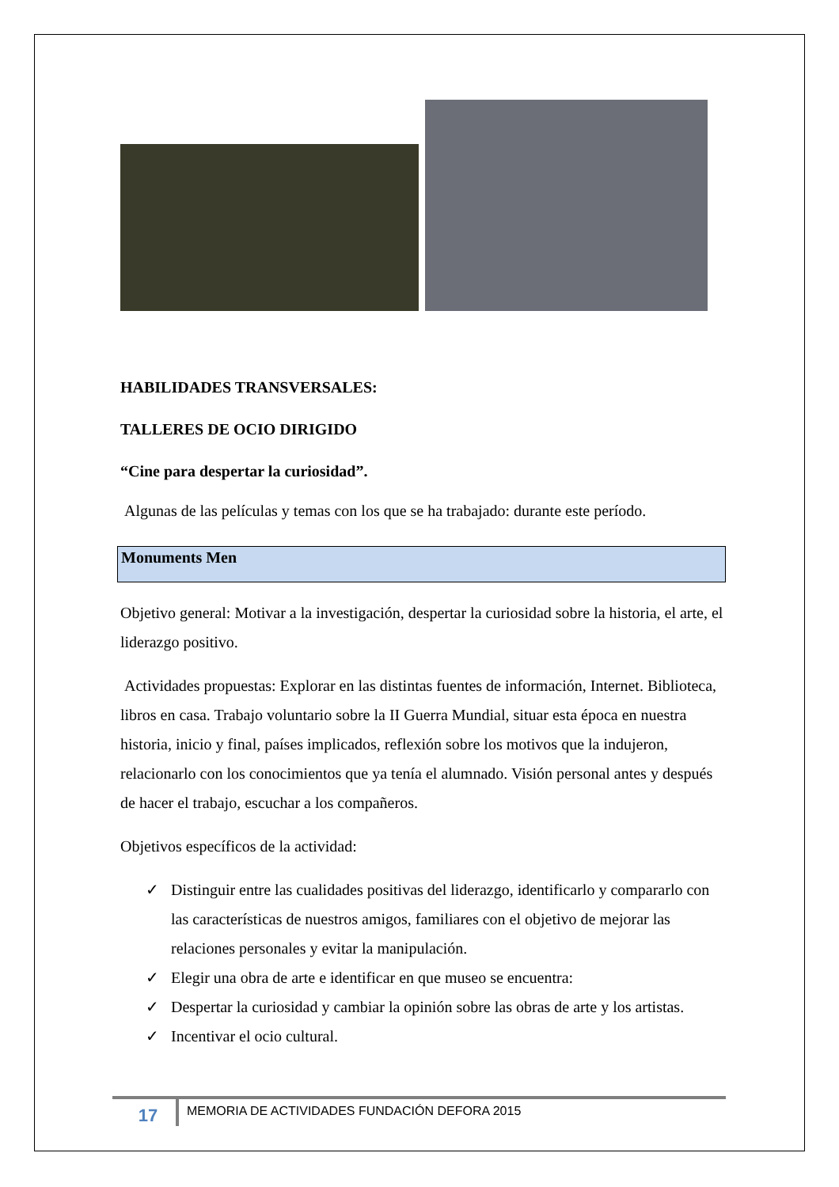HABILIDADES TRANSVERSALES:
TALLERES DE OCIO DIRIGIDO
“Cine para despertar la curiosidad”.
Algunas de las películas y temas con los que se ha trabajado: durante este período.
Monuments Men
Objetivo general: Motivar a la investigación, despertar la curiosidad sobre la historia, el arte, el liderazgo positivo.
Actividades propuestas: Explorar en las distintas fuentes de información, Internet. Biblioteca, libros en casa. Trabajo voluntario sobre la II Guerra Mundial, situar esta época en nuestra historia, inicio y final, países implicados, reflexión sobre los motivos que la indujeron, relacionarlo con los conocimientos que ya tenía el alumnado. Visión personal antes y después de hacer el trabajo, escuchar a los compañeros.
Objetivos específicos de la actividad:
✓ Distinguir entre las cualidades positivas del liderazgo, identificarlo y compararlo con las características de nuestros amigos, familiares con el objetivo de mejorar las relaciones personales y evitar la manipulación.
✓ Elegir una obra de arte e identificar en que museo se encuentra:
✓ Despertar la curiosidad y cambiar la opinión sobre las obras de arte y los artistas.
✓ Incentivar el ocio cultural.
17
MEMORIA DE ACTIVIDADES FUNDACIÓN DEFORA 2015